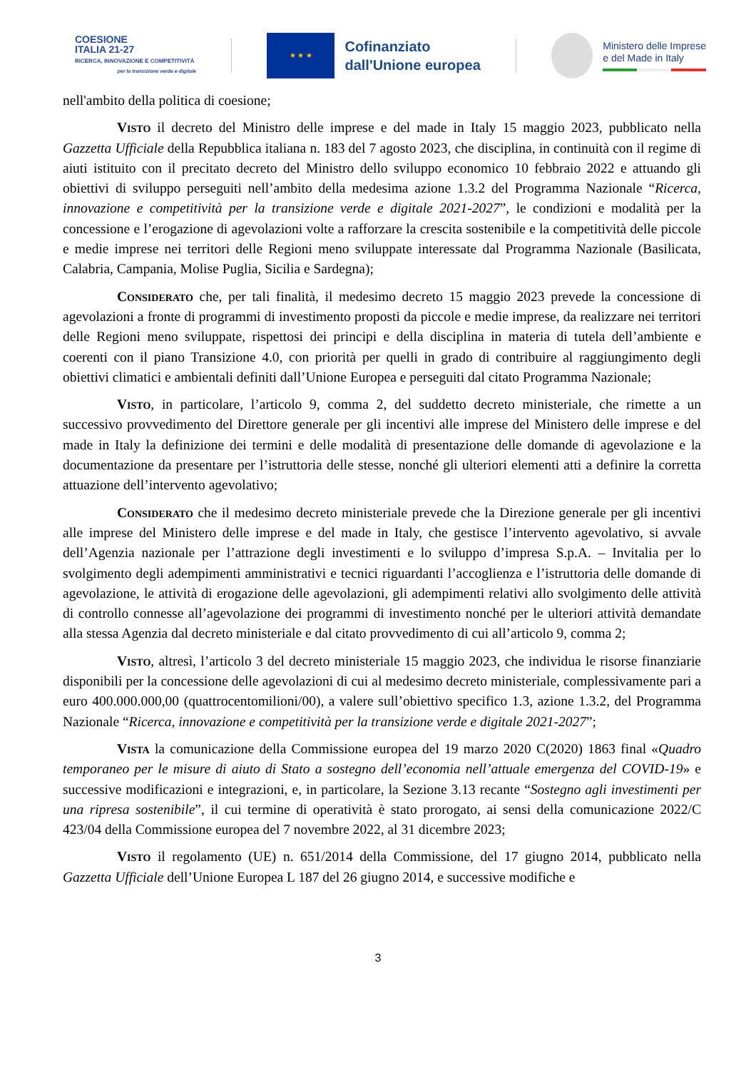COESIONE
ITALIA 21-27
RICERCA, INNOVAZIONE E COMPETITIVITÀ
per la transizione verde e digitale
★ ★ ★
Cofinanziato
dall'Unione europea
Ministero delle Imprese
e del Made in Italy
nell'ambito della politica di coesione;
Visto il decreto del Ministro delle imprese e del made in Italy 15 maggio 2023, pubblicato nella Gazzetta Ufficiale della Repubblica italiana n. 183 del 7 agosto 2023, che disciplina, in continuità con il regime di aiuti istituito con il precitato decreto del Ministro dello sviluppo economico 10 febbraio 2022 e attuando gli obiettivi di sviluppo perseguiti nell’ambito della medesima azione 1.3.2 del Programma Nazionale “Ricerca, innovazione e competitività per la transizione verde e digitale 2021-2027”, le condizioni e modalità per la concessione e l’erogazione di agevolazioni volte a rafforzare la crescita sostenibile e la competitività delle piccole e medie imprese nei territori delle Regioni meno sviluppate interessate dal Programma Nazionale (Basilicata, Calabria, Campania, Molise Puglia, Sicilia e Sardegna);
Considerato che, per tali finalità, il medesimo decreto 15 maggio 2023 prevede la concessione di agevolazioni a fronte di programmi di investimento proposti da piccole e medie imprese, da realizzare nei territori delle Regioni meno sviluppate, rispettosi dei principi e della disciplina in materia di tutela dell’ambiente e coerenti con il piano Transizione 4.0, con priorità per quelli in grado di contribuire al raggiungimento degli obiettivi climatici e ambientali definiti dall’Unione Europea e perseguiti dal citato Programma Nazionale;
Visto, in particolare, l’articolo 9, comma 2, del suddetto decreto ministeriale, che rimette a un successivo provvedimento del Direttore generale per gli incentivi alle imprese del Ministero delle imprese e del made in Italy la definizione dei termini e delle modalità di presentazione delle domande di agevolazione e la documentazione da presentare per l’istruttoria delle stesse, nonché gli ulteriori elementi atti a definire la corretta attuazione dell’intervento agevolativo;
Considerato che il medesimo decreto ministeriale prevede che la Direzione generale per gli incentivi alle imprese del Ministero delle imprese e del made in Italy, che gestisce l’intervento agevolativo, si avvale dell’Agenzia nazionale per l’attrazione degli investimenti e lo sviluppo d’impresa S.p.A. – Invitalia per lo svolgimento degli adempimenti amministrativi e tecnici riguardanti l’accoglienza e l’istruttoria delle domande di agevolazione, le attività di erogazione delle agevolazioni, gli adempimenti relativi allo svolgimento delle attività di controllo connesse all’agevolazione dei programmi di investimento nonché per le ulteriori attività demandate alla stessa Agenzia dal decreto ministeriale e dal citato provvedimento di cui all’articolo 9, comma 2;
Visto, altresì, l’articolo 3 del decreto ministeriale 15 maggio 2023, che individua le risorse finanziarie disponibili per la concessione delle agevolazioni di cui al medesimo decreto ministeriale, complessivamente pari a euro 400.000.000,00 (quattrocentomilioni/00), a valere sull’obiettivo specifico 1.3, azione 1.3.2, del Programma Nazionale “Ricerca, innovazione e competitività per la transizione verde e digitale 2021-2027”;
Vista la comunicazione della Commissione europea del 19 marzo 2020 C(2020) 1863 final «Quadro temporaneo per le misure di aiuto di Stato a sostegno dell’economia nell’attuale emergenza del COVID-19» e successive modificazioni e integrazioni, e, in particolare, la Sezione 3.13 recante “Sostegno agli investimenti per una ripresa sostenibile”, il cui termine di operatività è stato prorogato, ai sensi della comunicazione 2022/C 423/04 della Commissione europea del 7 novembre 2022, al 31 dicembre 2023;
Visto il regolamento (UE) n. 651/2014 della Commissione, del 17 giugno 2014, pubblicato nella Gazzetta Ufficiale dell’Unione Europea L 187 del 26 giugno 2014, e successive modifiche e
3